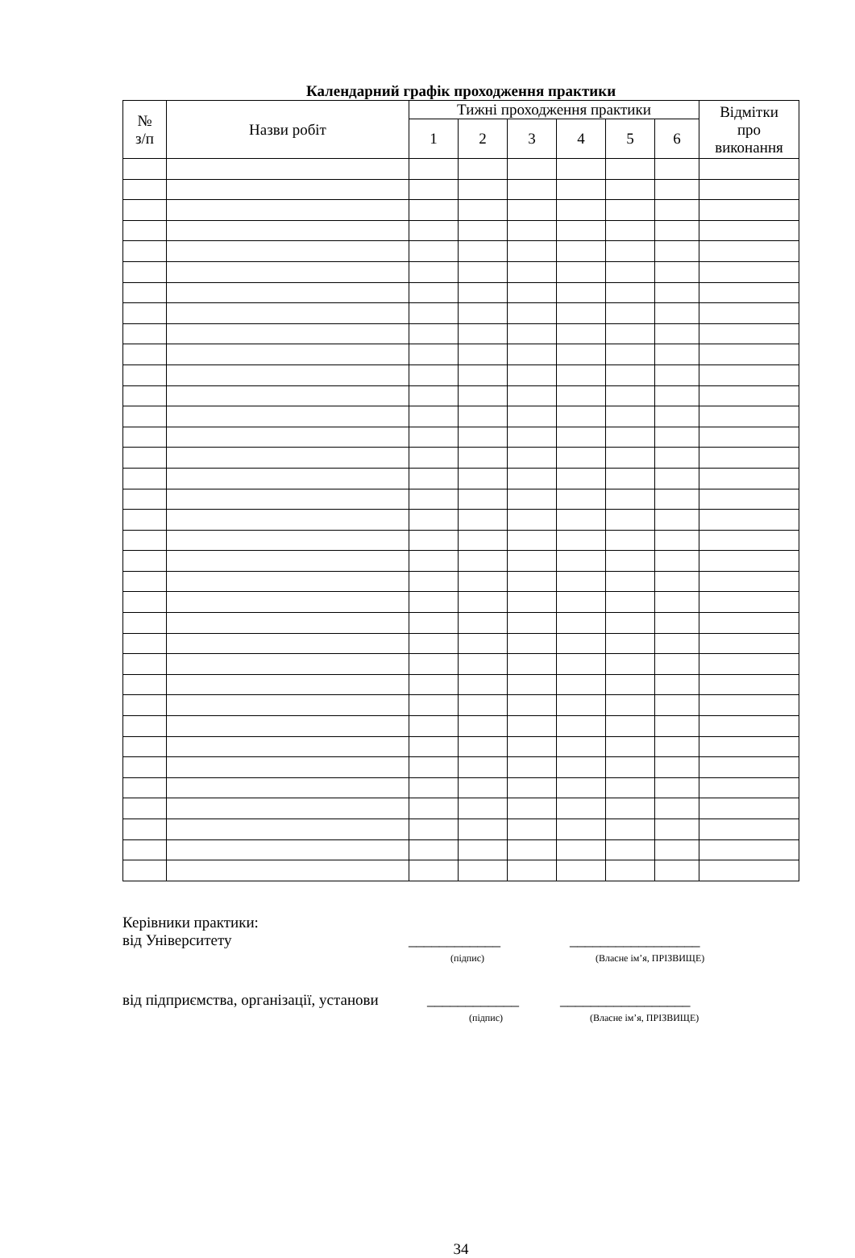Календарний графік проходження практики
| № з/п | Назви робіт | Тижні проходження практики | | | | | | Відмітки про виконання |
| --- | --- | --- | --- | --- | --- | --- | --- | --- |
| | | 1 | 2 | 3 | 4 | 5 | 6 | |
Керівники практики:
від Університету ____________ _________________
(підпис) (Власне ім’я, ПРІЗВИЩЕ)
від підприємства, організації, установи ____________ _________________
(підпис) (Власне ім’я, ПРІЗВИЩЕ)
34